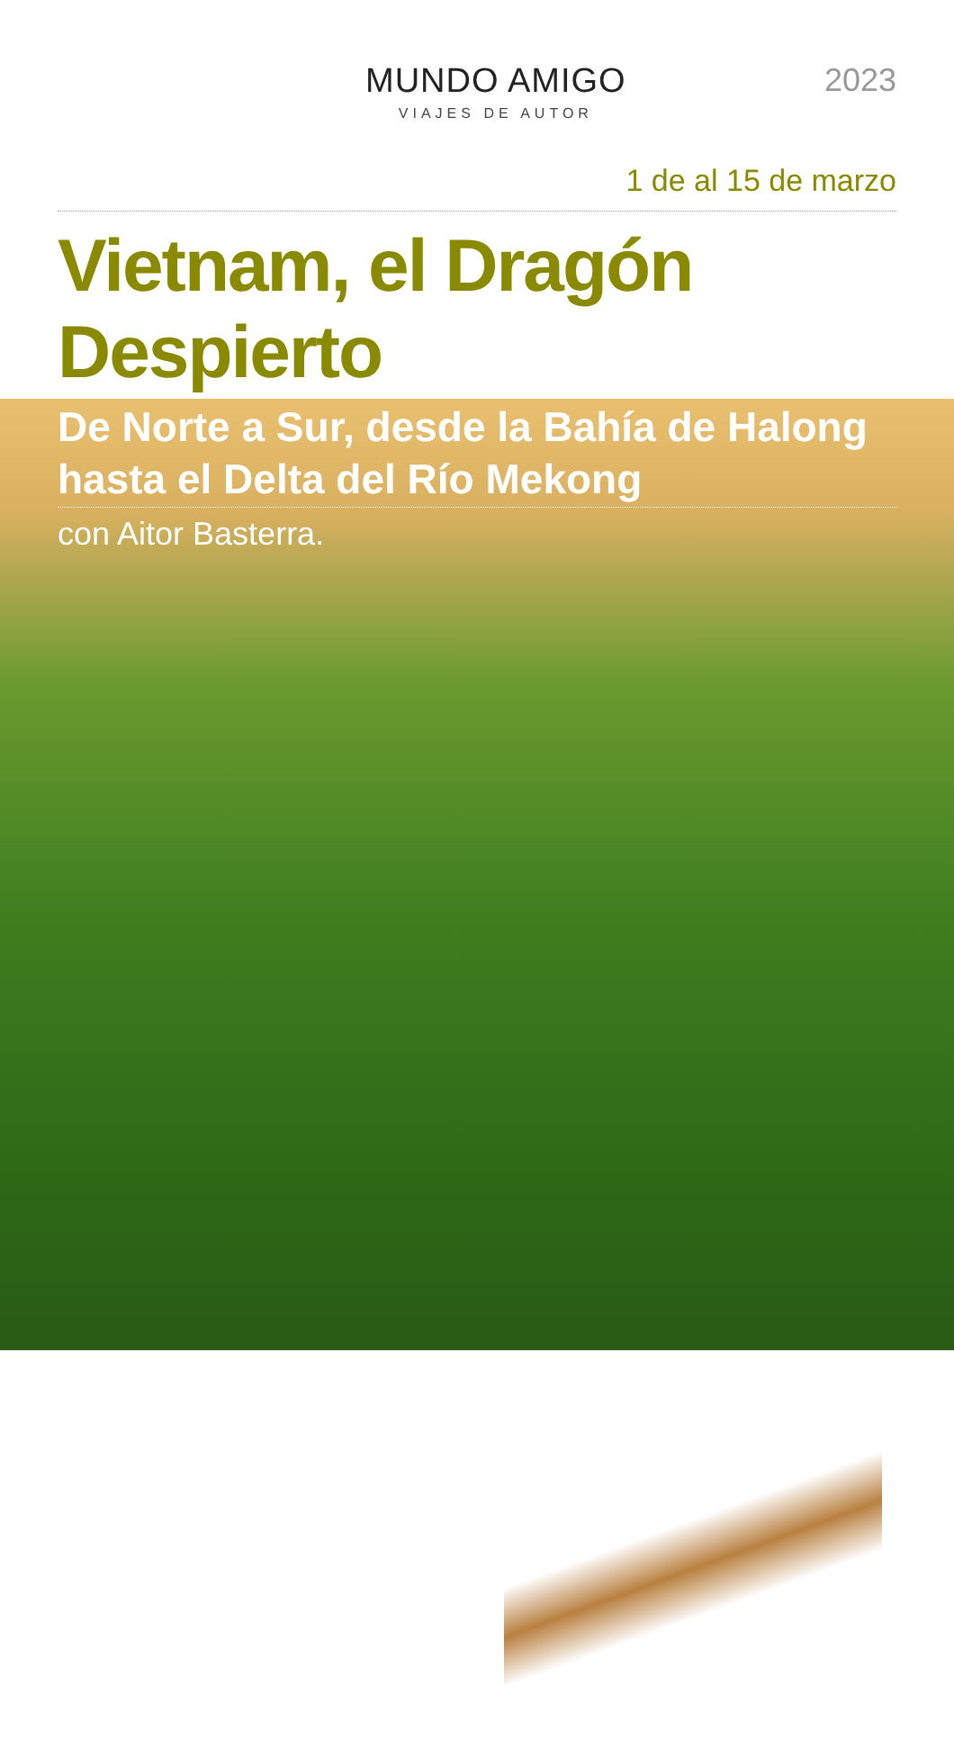MUNDO AMIGO
VIAJES DE AUTOR
2023
1 de al 15 de marzo
Vietnam, el Dragón Despierto
De Norte a Sur, desde la Bahía de Halong hasta el Delta del Río Mekong
con Aitor Basterra.